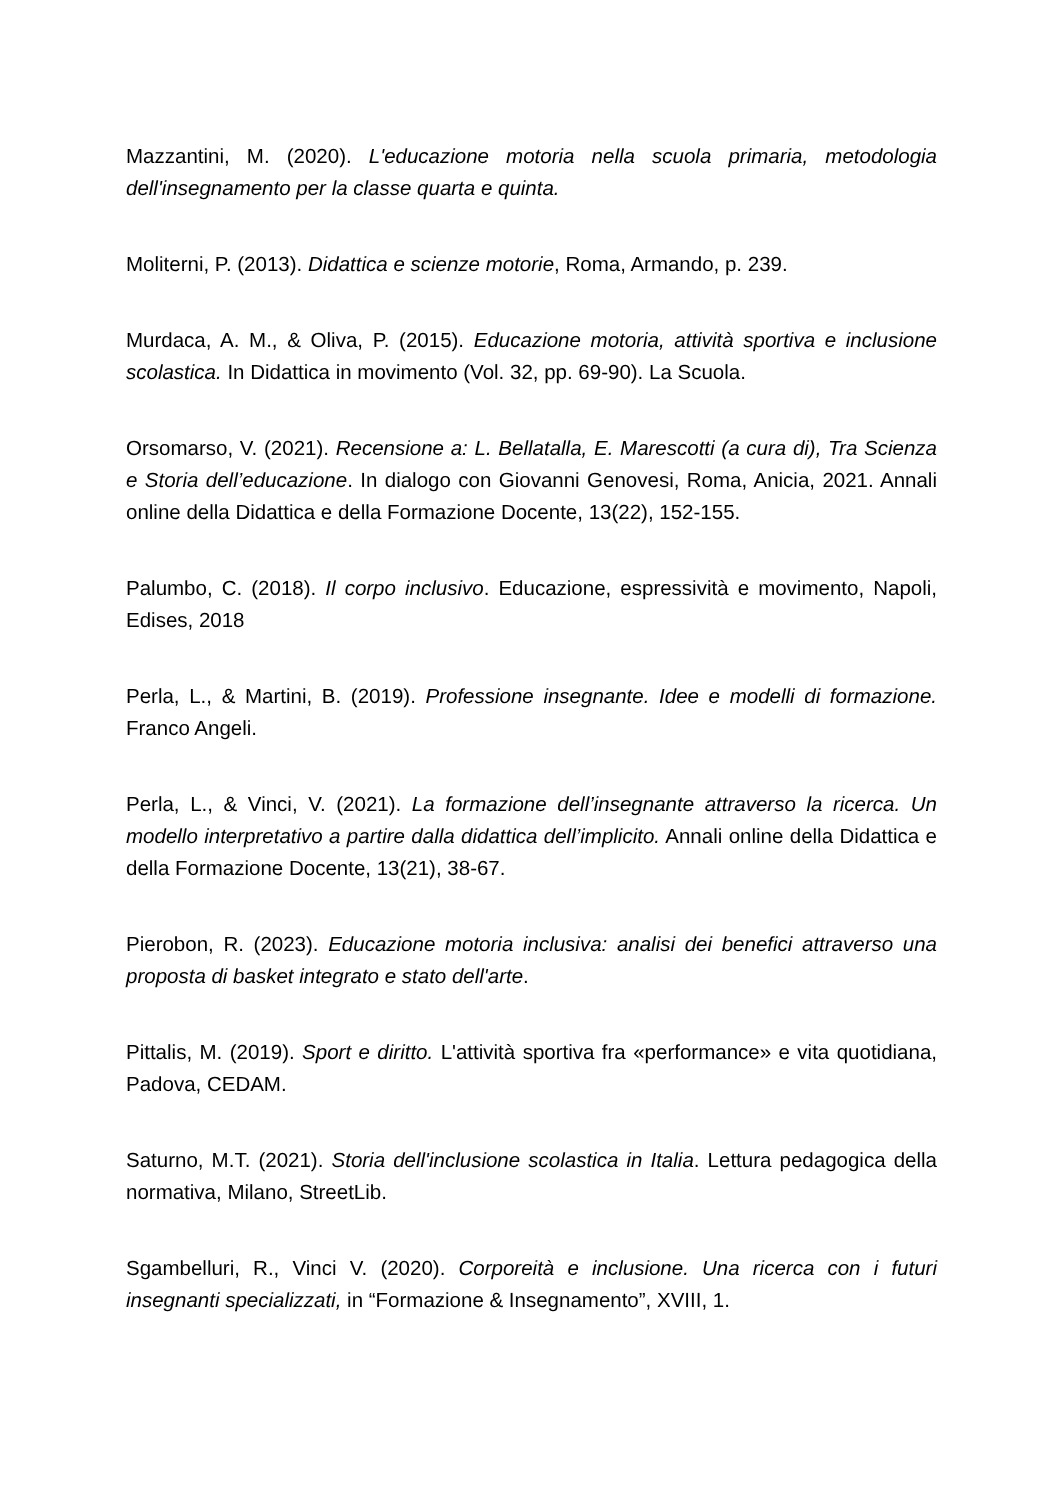Mazzantini, M. (2020). L'educazione motoria nella scuola primaria, metodologia dell'insegnamento per la classe quarta e quinta.
Moliterni, P. (2013). Didattica e scienze motorie, Roma, Armando, p. 239.
Murdaca, A. M., & Oliva, P. (2015). Educazione motoria, attività sportiva e inclusione scolastica. In Didattica in movimento (Vol. 32, pp. 69-90). La Scuola.
Orsomarso, V. (2021). Recensione a: L. Bellatalla, E. Marescotti (a cura di), Tra Scienza e Storia dell’educazione. In dialogo con Giovanni Genovesi, Roma, Anicia, 2021. Annali online della Didattica e della Formazione Docente, 13(22), 152-155.
Palumbo, C. (2018). Il corpo inclusivo. Educazione, espressività e movimento, Napoli, Edises, 2018
Perla, L., & Martini, B. (2019). Professione insegnante. Idee e modelli di formazione. Franco Angeli.
Perla, L., & Vinci, V. (2021). La formazione dell’insegnante attraverso la ricerca. Un modello interpretativo a partire dalla didattica dell’implicito. Annali online della Didattica e della Formazione Docente, 13(21), 38-67.
Pierobon, R. (2023). Educazione motoria inclusiva: analisi dei benefici attraverso una proposta di basket integrato e stato dell'arte.
Pittalis, M. (2019). Sport e diritto. L'attività sportiva fra «performance» e vita quotidiana, Padova, CEDAM.
Saturno, M.T. (2021). Storia dell'inclusione scolastica in Italia. Lettura pedagogica della normativa, Milano, StreetLib.
Sgambelluri, R., Vinci V. (2020). Corporeità e inclusione. Una ricerca con i futuri insegnanti specializzati, in “Formazione & Insegnamento”, XVIII, 1.